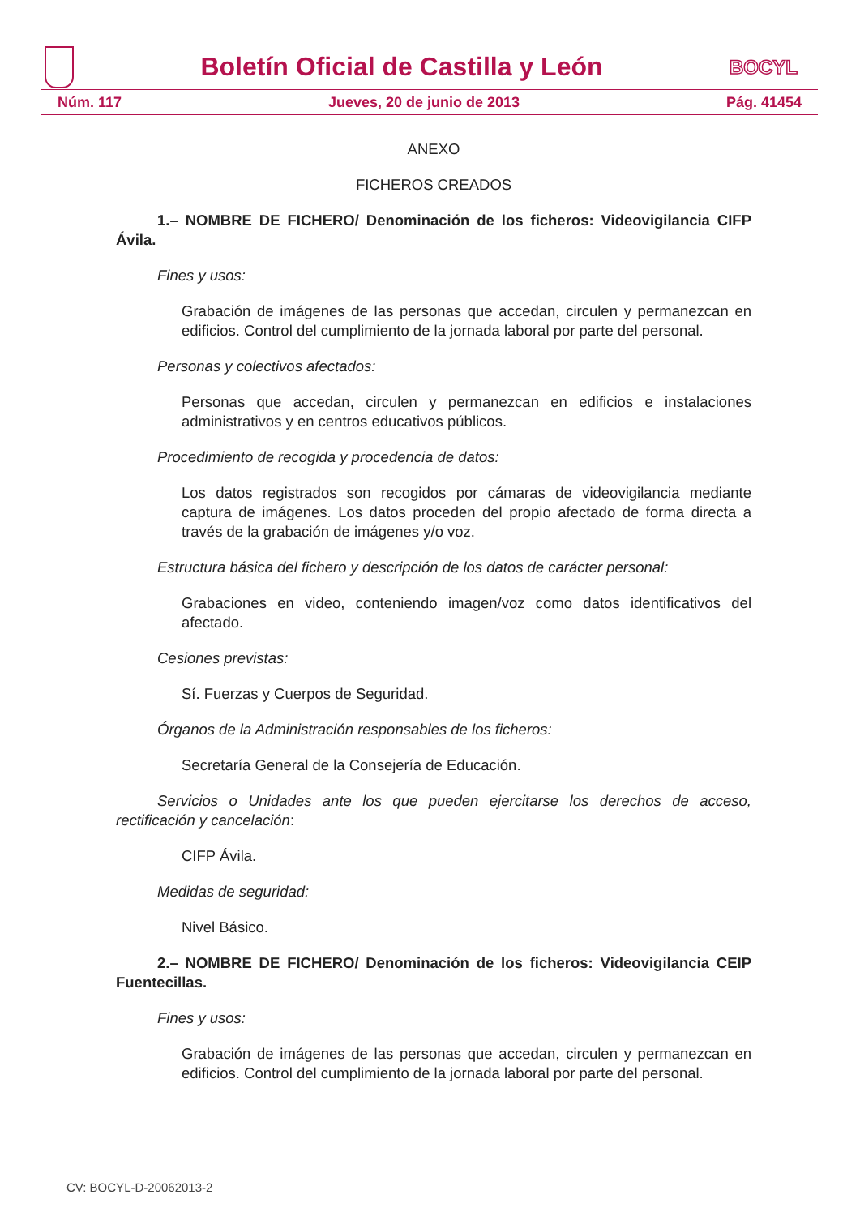Boletín Oficial de Castilla y León
BOCYL
Núm. 117 Jueves, 20 de junio de 2013 Pág. 41454
ANEXO
FICHEROS CREADOS
1.– NOMBRE DE FICHERO/ Denominación de los ficheros: Videovigilancia CIFP Ávila.
Fines y usos:
Grabación de imágenes de las personas que accedan, circulen y permanezcan en edificios. Control del cumplimiento de la jornada laboral por parte del personal.
Personas y colectivos afectados:
Personas que accedan, circulen y permanezcan en edificios e instalaciones administrativos y en centros educativos públicos.
Procedimiento de recogida y procedencia de datos:
Los datos registrados son recogidos por cámaras de videovigilancia mediante captura de imágenes. Los datos proceden del propio afectado de forma directa a través de la grabación de imágenes y/o voz.
Estructura básica del fichero y descripción de los datos de carácter personal:
Grabaciones en video, conteniendo imagen/voz como datos identificativos del afectado.
Cesiones previstas:
Sí. Fuerzas y Cuerpos de Seguridad.
Órganos de la Administración responsables de los ficheros:
Secretaría General de la Consejería de Educación.
Servicios o Unidades ante los que pueden ejercitarse los derechos de acceso, rectificación y cancelación:
CIFP Ávila.
Medidas de seguridad:
Nivel Básico.
2.– NOMBRE DE FICHERO/ Denominación de los ficheros: Videovigilancia CEIP Fuentecillas.
Fines y usos:
Grabación de imágenes de las personas que accedan, circulen y permanezcan en edificios. Control del cumplimiento de la jornada laboral por parte del personal.
CV: BOCYL-D-20062013-2